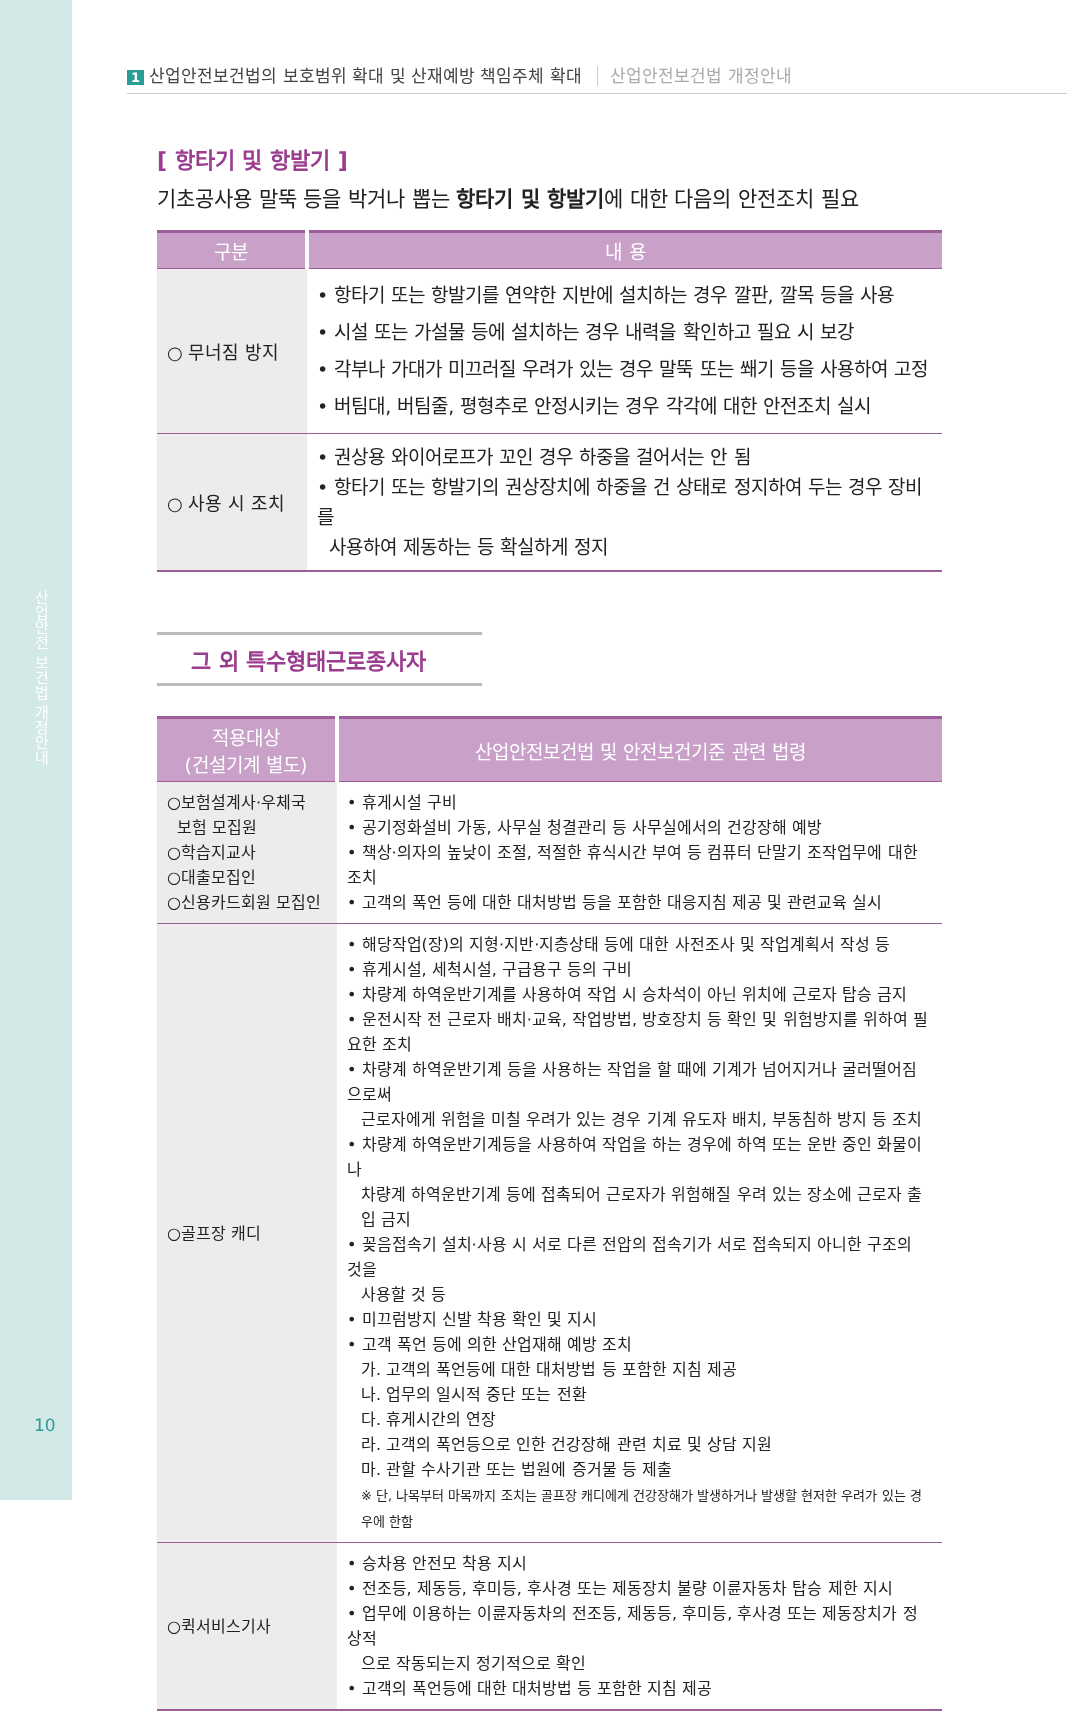산업안전 보건법 개정안내
10
1 산업안전보건법의 보호범위 확대 및 산재예방 책임주체 확대 산업안전보건법 개정안내
[ 항타기 및 항발기 ]
기초공사용 말뚝 등을 박거나 뽑는 항타기 및 항발기에 대한 다음의 안전조치 필요
| 구분 | 내 용 |
| --- | --- |
| ○ 무너짐 방지 | • 항타기 또는 항발기를 연약한 지반에 설치하는 경우 깔판, 깔목 등을 사용 • 시설 또는 가설물 등에 설치하는 경우 내력을 확인하고 필요 시 보강 • 각부나 가대가 미끄러질 우려가 있는 경우 말뚝 또는 쐐기 등을 사용하여 고정 • 버팀대, 버팀줄, 평형추로 안정시키는 경우 각각에 대한 안전조치 실시 |
| ○ 사용 시 조치 | • 권상용 와이어로프가 꼬인 경우 하중을 걸어서는 안 됨 • 항타기 또는 항발기의 권상장치에 하중을 건 상태로 정지하여 두는 경우 장비를 사용하여 제동하는 등 확실하게 정지 |
그 외 특수형태근로종사자
| 적용대상 (건설기계 별도) | 산업안전보건법 및 안전보건기준 관련 법령 |
| --- | --- |
| ○보험설계사·우체국 보험 모집원 ○학습지교사 ○대출모집인 ○신용카드회원 모집인 | • 휴게시설 구비 • 공기정화설비 가동, 사무실 청결관리 등 사무실에서의 건강장해 예방 • 책상·의자의 높낮이 조절, 적절한 휴식시간 부여 등 컴퓨터 단말기 조작업무에 대한 조치 • 고객의 폭언 등에 대한 대처방법 등을 포함한 대응지침 제공 및 관련교육 실시 |
| ○골프장 캐디 | • 해당작업(장)의 지형·지반·지층상태 등에 대한 사전조사 및 작업계획서 작성 등 • 휴게시설, 세척시설, 구급용구 등의 구비 • 차량계 하역운반기계를 사용하여 작업 시 승차석이 아닌 위치에 근로자 탑승 금지 • 운전시작 전 근로자 배치·교육, 작업방법, 방호장치 등 확인 및 위험방지를 위하여 필요한 조치 • 차량계 하역운반기계 등을 사용하는 작업을 할 때에 기계가 넘어지거나 굴러떨어짐으로써 근로자에게 위험을 미칠 우려가 있는 경우 기계 유도자 배치, 부동침하 방지 등 조치 • 차량계 하역운반기계등을 사용하여 작업을 하는 경우에 하역 또는 운반 중인 화물이나 차량계 하역운반기계 등에 접촉되어 근로자가 위험해질 우려 있는 장소에 근로자 출입 금지 • 꽂음접속기 설치·사용 시 서로 다른 전압의 접속기가 서로 접속되지 아니한 구조의 것을 사용할 것 등 • 미끄럼방지 신발 착용 확인 및 지시 • 고객 폭언 등에 의한 산업재해 예방 조치 가. 고객의 폭언등에 대한 대처방법 등 포함한 지침 제공 나. 업무의 일시적 중단 또는 전환 다. 휴게시간의 연장 라. 고객의 폭언등으로 인한 건강장해 관련 치료 및 상담 지원 마. 관할 수사기관 또는 법원에 증거물 등 제출 ※ 단, 나목부터 마목까지 조치는 골프장 캐디에게 건강장해가 발생하거나 발생할 현저한 우려가 있는 경우에 한함 |
| ○퀵서비스기사 | • 승차용 안전모 착용 지시 • 전조등, 제동등, 후미등, 후사경 또는 제동장치 불량 이륜자동차 탑승 제한 지시 • 업무에 이용하는 이륜자동차의 전조등, 제동등, 후미등, 후사경 또는 제동장치가 정상적 으로 작동되는지 정기적으로 확인 • 고객의 폭언등에 대한 대처방법 등 포함한 지침 제공 |